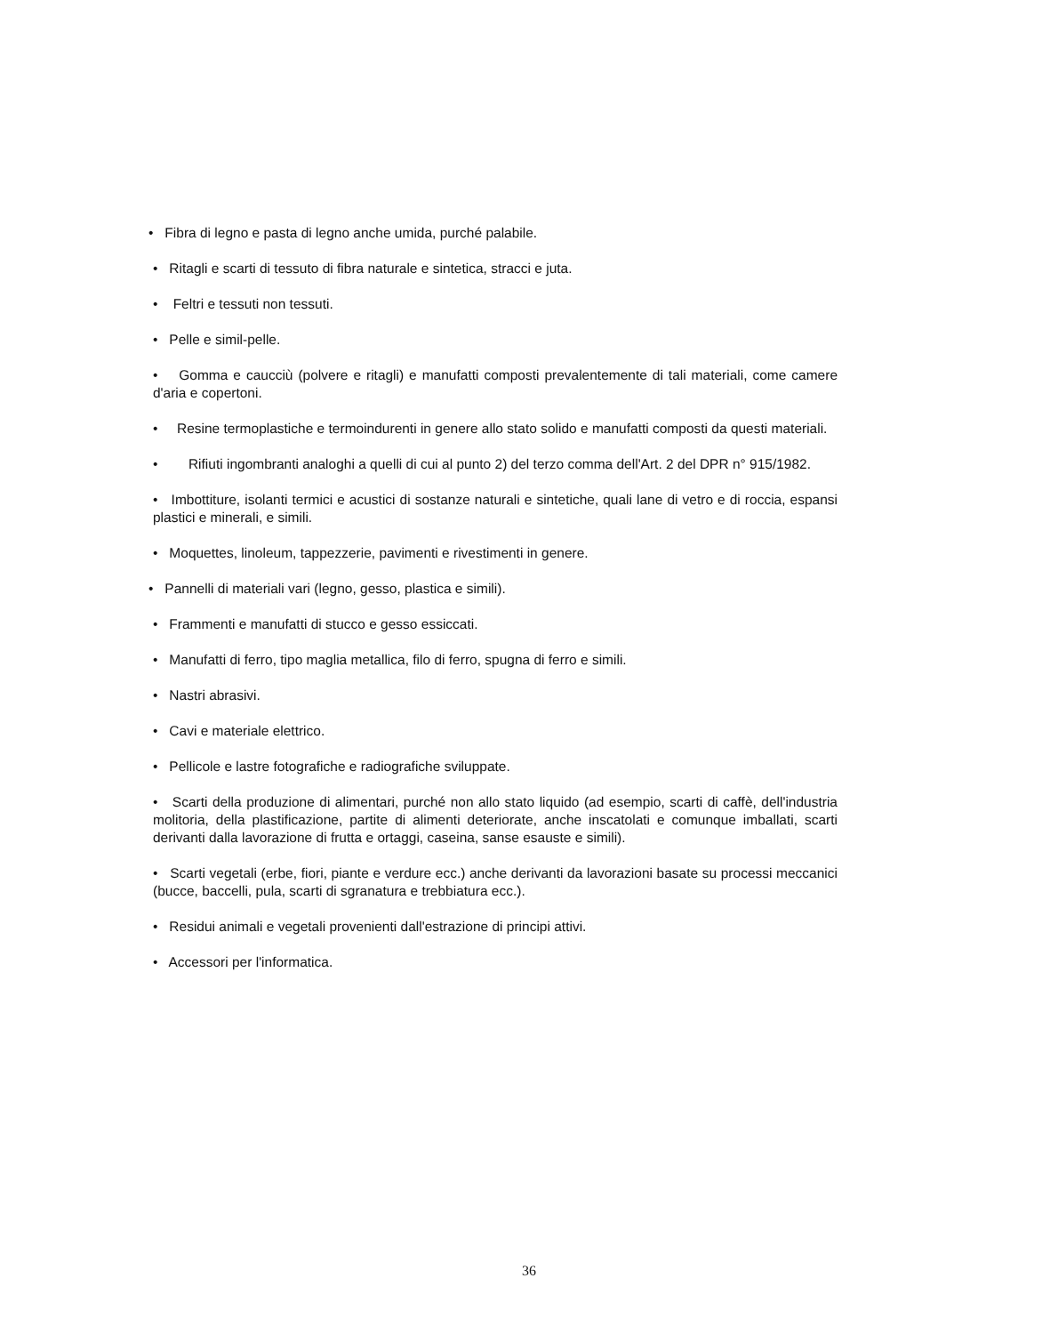• Fibra di legno e pasta di legno anche umida, purché palabile.
• Ritagli e scarti di tessuto di fibra naturale e sintetica, stracci e juta.
• Feltri e tessuti non tessuti.
• Pelle e simil-pelle.
• Gomma e caucciù (polvere e ritagli) e manufatti composti prevalentemente di tali materiali, come camere d'aria e copertoni.
• Resine termoplastiche e termoindurenti in genere allo stato solido e manufatti composti da questi materiali.
• Rifiuti ingombranti analoghi a quelli di cui al punto 2) del terzo comma dell'Art. 2 del DPR n° 915/1982.
• Imbottiture, isolanti termici e acustici di sostanze naturali e sintetiche, quali lane di vetro e di roccia, espansi plastici e minerali, e simili.
• Moquettes, linoleum, tappezzerie, pavimenti e rivestimenti in genere.
• Pannelli di materiali vari (legno, gesso, plastica e simili).
• Frammenti e manufatti di stucco e gesso essiccati.
• Manufatti di ferro, tipo maglia metallica, filo di ferro, spugna di ferro e simili.
• Nastri abrasivi.
• Cavi e materiale elettrico.
• Pellicole e lastre fotografiche e radiografiche sviluppate.
• Scarti della produzione di alimentari, purché non allo stato liquido (ad esempio, scarti di caffè, dell'industria molitoria, della plastificazione, partite di alimenti deteriorate, anche inscatolati e comunque imballati, scarti derivanti dalla lavorazione di frutta e ortaggi, caseina, sanse esauste e simili).
• Scarti vegetali (erbe, fiori, piante e verdure ecc.) anche derivanti da lavorazioni basate su processi meccanici (bucce, baccelli, pula, scarti di sgranatura e trebbiatura ecc.).
• Residui animali e vegetali provenienti dall'estrazione di principi attivi.
• Accessori per l'informatica.
36